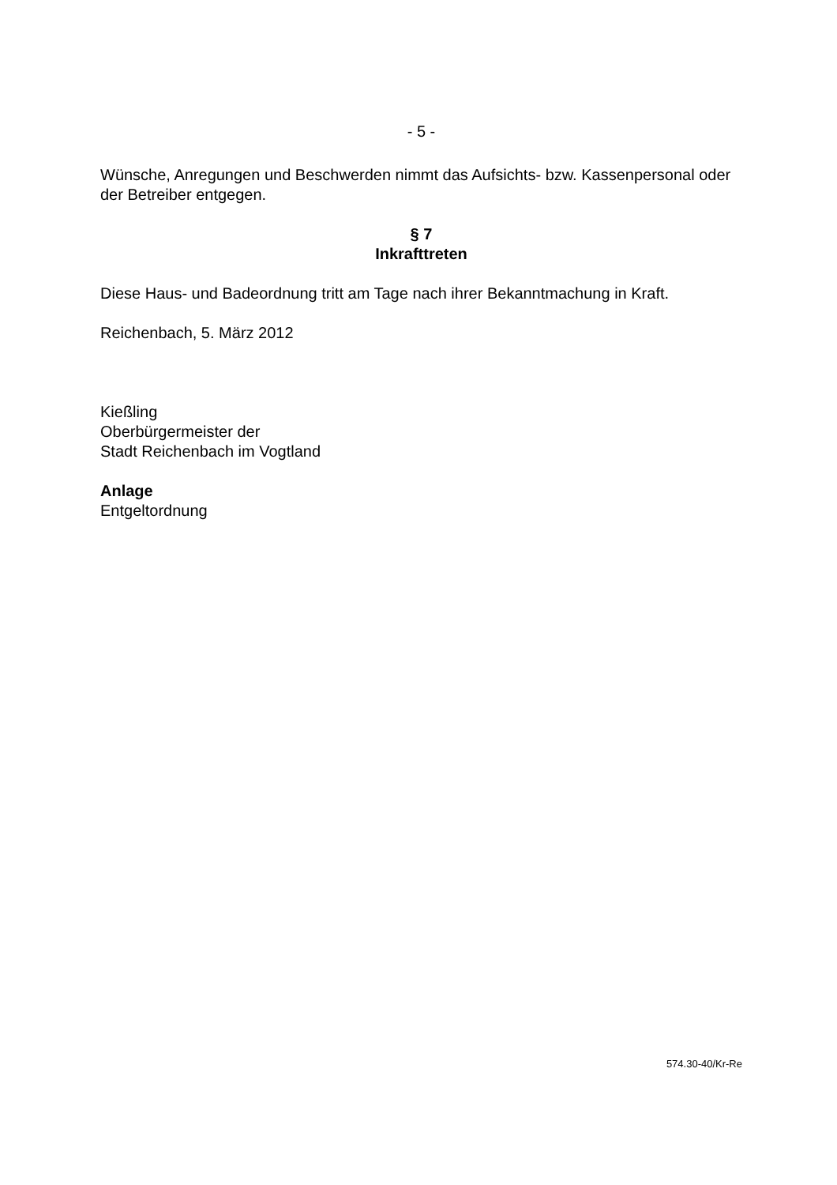- 5 -
Wünsche, Anregungen und Beschwerden nimmt das Aufsichts- bzw. Kassenpersonal oder der Betreiber entgegen.
§ 7
Inkrafttreten
Diese Haus- und Badeordnung tritt am Tage nach ihrer Bekanntmachung in Kraft.
Reichenbach, 5. März 2012
Kießling
Oberbürgermeister der
Stadt Reichenbach im Vogtland
Anlage
Entgeltordnung
574.30-40/Kr-Re